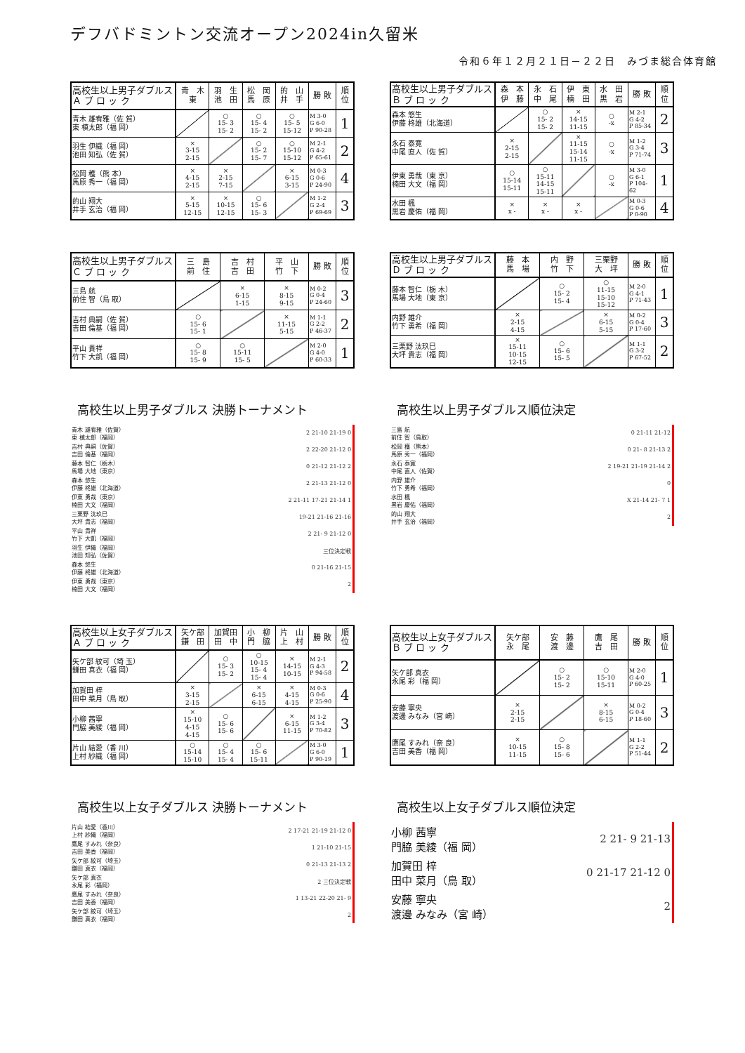デフバドミントン交流オープン2024in久留米
令和６年１２月２１日－２２日　みづま総合体育館
| 高校生以上男子ダブルス Ａ ブ ロ ッ ク | 青 木 東 | 羽 生 池 田 | 松 岡 馬 原 | 的 山 井 手 | 勝 敗 | 順 位 |
| --- | --- | --- | --- | --- | --- | --- |
| 青木 雄宥雅（佐 賀） 東 槙太郎（福 岡） | | ○ 15- 3 15- 2 | ○ 15- 4 15- 2 | ○ 15- 5 15-12 | M 3-0 G 6-0 P 90-28 | 1 |
| 羽生 伊織（福 岡） 池田 知弘（佐 賀） | × 3-15 2-15 | | ○ 15- 2 15- 7 | ○ 15-10 15-12 | M 2-1 G 4-2 P 65-61 | 2 |
| 松岡 穫（熊 本） 馬原 秀一（福 岡） | × 4-15 2-15 | × 2-15 7-15 | | × 6-15 3-15 | M 0-3 G 0-6 P 24-90 | 4 |
| 的山 翔大 井手 玄治（福 岡） | × 5-15 12-15 | × 10-15 12-15 | ○ 15- 6 15- 3 | | M 1-2 G 2-4 P 69-69 | 3 |
| 高校生以上男子ダブルス Ｂ ブ ロ ッ ク | 森 本 伊 藤 | 永 石 中 尾 | 伊 東 楠 田 | 水 田 黒 岩 | 勝 敗 | 順 位 |
| --- | --- | --- | --- | --- | --- | --- |
| 森本 悠生 伊藤 柊雄（北海道） | | ○ 15- 2 15- 2 | × 14-15 11-15 | ○ -x | M 2-1 G 4-2 P 85-34 | 2 |
| 永石 泰寛 中尾 直人（佐 賀） | × 2-15 2-15 | | × 11-15 15-14 11-15 | ○ -x | M 1-2 G 3-4 P 71-74 | 3 |
| 伊東 勇哉（東 京） 楠田 大文（福 岡） | ○ 15-14 15-11 | ○ 15-11 14-15 15-11 | | ○ -x | M 3-0 G 6-1 P 104-62 | 1 |
| 水田 楓 黒岩 慶佑（福 岡） | × x - | × x - | × x - | | M 0-3 G 0-6 P 0-90 | 4 |
| 高校生以上男子ダブルス Ｃ ブ ロ ッ ク | 三 島 前 住 | 吉 村 吉 田 | 平 山 竹 下 | 勝 敗 | 順 位 |
| --- | --- | --- | --- | --- | --- |
| 三島 航 前住 智（鳥 取） | | × 6-15 1-15 | × 8-15 9-15 | M 0-2 G 0-4 P 24-60 | 3 |
| 吉村 典嗣（佐 賀） 吉田 倫基（福 岡） | ○ 15- 6 15- 1 | | × 11-15 5-15 | M 1-1 G 2-2 P 46-37 | 2 |
| 平山 貴祥 竹下 大凱（福 岡） | ○ 15- 8 15- 9 | ○ 15-11 15- 5 | | M 2-0 G 4-0 P 60-33 | 1 |
| 高校生以上男子ダブルス Ｄ ブ ロ ッ ク | 藤 本 馬 場 | 内 野 竹 下 | 三栗野 大 坪 | 勝 敗 | 順 位 |
| --- | --- | --- | --- | --- | --- |
| 藤本 智仁（栃 木） 馬場 大地（東 京） | | ○ 15- 2 15- 4 | ○ 11-15 15-10 15-12 | M 2-0 G 4-1 P 71-43 | 1 |
| 内野 雄介 竹下 勇希（福 岡） | × 2-15 4-15 | | × 6-15 5-15 | M 0-2 G 0-4 P 17-60 | 3 |
| 三栗野 汰玖巳 大坪 貴志（福 岡） | × 15-11 10-15 12-15 | ○ 15- 6 15- 5 | | M 1-1 G 3-2 P 67-52 | 2 |
高校生以上男子ダブルス 決勝トーナメント
| 青木 雄宥雅（佐賀） 東 槙太郎（福岡） | 2 21-10 21-19 0 |
| 吉村 典嗣（佐賀） 吉田 倫基（福岡） | 2 22-20 21-12 0 |
| 藤本 智仁（栃木） 馬場 大地（東京） | 0 21-12 21-12 2 |
| 森本 悠生 伊藤 柊雄（北海道） | 2 21-13 21-12 0 |
| 伊東 勇哉（東京） 楠田 大文（福岡） | 2 21-11 17-21 21-14 1 |
| 三栗野 汰玖巳 大坪 貴志（福岡） | 19-21 21-16 21-16 |
| 平山 貴祥 竹下 大凱（福岡） | 2 21- 9 21-12 0 |
| 羽生 伊織（福岡） 池田 知弘（佐賀） | 三位決定戦 |
| 森本 悠生 伊藤 柊雄（北海道） | 0 21-16 21-15 |
| 伊東 勇哉（東京） 楠田 大文（福岡） | 2 |
高校生以上男子ダブルス順位決定
| 三島 航 前住 智（鳥取） | 0 21-11 21-12 |
| 松岡 穫（熊本） 馬原 秀一（福岡） | 0 21- 8 21-13 2 |
| 永石 泰寛 中尾 直人（佐賀） | 2 19-21 21-19 21-14 2 |
| 内野 雄介 竹下 勇希（福岡） | 0 |
| 水田 楓 黒岩 慶佑（福岡） | X 21-14 21- 7 1 |
| 的山 翔大 井手 玄治（福岡） | 2 |
| 高校生以上女子ダブルス Ａ ブ ロ ッ ク | 矢ケ部 鎌 田 | 加賀田 田 中 | 小 柳 門 脇 | 片 山 上 村 | 勝 敗 | 順 位 |
| --- | --- | --- | --- | --- | --- | --- |
| 矢ケ部 紋可（埼 玉） 鎌田 真衣（福 岡） | | ○ 15- 3 15- 2 | ○ 10-15 15- 4 15- 4 | × 14-15 10-15 | M 2-1 G 4-3 P 94-58 | 2 |
| 加賀田 梓 田中 菜月（鳥 取） | × 3-15 2-15 | | × 6-15 6-15 | × 4-15 4-15 | M 0-3 G 0-6 P 25-90 | 4 |
| 小柳 茜寧 門脇 美綾（福 岡） | × 15-10 4-15 4-15 | ○ 15- 6 15- 6 | | × 6-15 11-15 | M 1-2 G 3-4 P 70-82 | 3 |
| 片山 結愛（香 川） 上村 紗織（福 岡） | ○ 15-14 15-10 | ○ 15- 4 15- 4 | ○ 15- 6 15-11 | | M 3-0 G 6-0 P 90-19 | 1 |
| 高校生以上女子ダブルス Ｂ ブ ロ ッ ク | 矢ケ部 永 尾 | 安 藤 渡 邊 | 鷹 尾 吉 田 | 勝 敗 | 順 位 |
| --- | --- | --- | --- | --- | --- |
| 矢ケ部 真衣 永尾 彩（福 岡） | | ○ 15- 2 15- 2 | ○ 15-10 15-11 | M 2-0 G 4-0 P 60-25 | 1 |
| 安藤 寧央 渡邊 みなみ（宮 崎） | × 2-15 2-15 | | × 8-15 6-15 | M 0-2 G 0-4 P 18-60 | 3 |
| 鷹尾 すみれ（奈 良） 吉田 美香（福 岡） | × 10-15 11-15 | ○ 15- 8 15- 6 | | M 1-1 G 2-2 P 51-44 | 2 |
高校生以上女子ダブルス 決勝トーナメント
| 片山 結愛（香川） 上村 紗織（福岡） | 2 17-21 21-19 21-12 0 |
| 鷹尾 すみれ（奈良） 吉田 美香（福岡） | 1 21-10 21-15 |
| 矢ケ部 紋可（埼玉） 鎌田 真衣（福岡） | 0 21-13 21-13 2 |
| 矢ケ部 真衣 永尾 彩（福岡） | 2 三位決定戦 |
| 鷹尾 すみれ（奈良） 吉田 美香（福岡） | 1 13-21 22-20 21- 9 |
| 矢ケ部 紋可（埼玉） 鎌田 真衣（福岡） | 2 |
高校生以上女子ダブルス順位決定
| 小柳 茜寧 門脇 美綾（福 岡） | 2 21- 9 21-13 |
| 加賀田 梓 田中 菜月（鳥 取） | 0 21-17 21-12 0 |
| 安藤 寧央 渡邊 みなみ（宮 崎） | 2 |